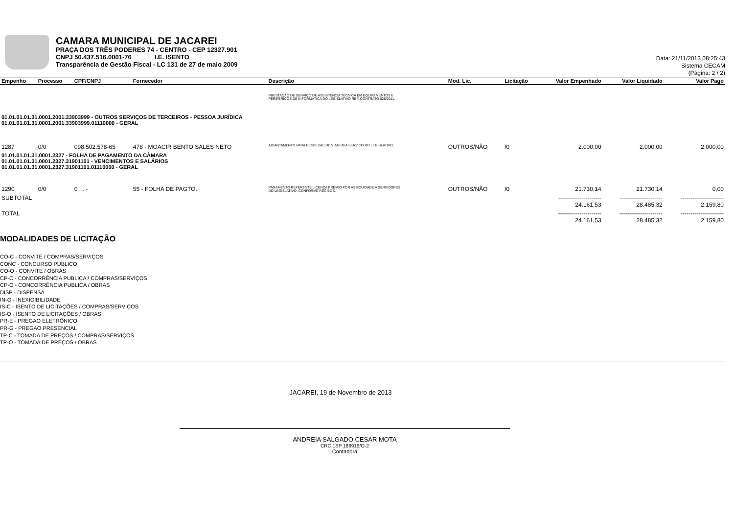CAMARA MUNICIPAL DE JACAREI
PRAÇA DOS TRÊS PODERES 74 - CENTRO - CEP 12327.901
CNPJ 50.437.516.0001-76 I.E. ISENTO
Transparência de Gestão Fiscal - LC 131 de 27 de maio 2009
Data: 21/11/2013 08:25:43
Sistema CECAM
(Página: 2 / 2)
| Empenho | Processo | CPF/CNPJ | Fornecedor | Descrição | Mod. Lic. | Licitação | Valor Empenhado | Valor Liquidado | Valor Pago |
| --- | --- | --- | --- | --- | --- | --- | --- | --- | --- |
| | | | | PRESTAÇÃO DE SERVIÇO DE ASSISTENCIA TÉCNICA EM EQUIPAMENTOS E PERIFÉRICOS DE INFORMÁTICA DO LEGISLATIVO REF. CONTRATO 025/2011. | | | | | |
| 01.01.01.01.31.0001.2001.33903999 - OUTROS SERVIÇOS DE TERCEIROS - PESSOA JURÍDICA 01.01.01.01.31.0001.2001.33903999.01110000 - GERAL | | | | | | | | | |
| 1287 | 0/0 | 098.502.578-65 | 478 - MOACIR BENTO SALES NETO | ADIANTAMENTO PARA DESPESAS DE VIAGEM A SERVIÇO DO LEGISLATIVO. | OUTROS/NÃO | /0 | 2.000,00 | 2.000,00 | 2.000,00 |
| 01.01.01.01.31.0001.2327 - FOLHA DE PAGAMENTO DA CÂMARA 01.01.01.01.31.0001.2327.31901101 - VENCIMENTOS E SALÁRIOS 01.01.01.01.31.0001.2327.31901101.01110000 - GERAL | | | | | | | | | |
| 1290 | 0/0 | 0 . . - | 55 - FOLHA DE PAGTO. | PAGAMENTO REFERENTE LICENÇA PRÊMIO POR ASSIDUIDADE A SERVIDORES DO LEGISLATIVO, CONFORME RECIBOS. | OUTROS/NÃO | /0 | 21.730,14 | 21.730,14 | 0,00 |
| SUBTOTAL | | | | | | | ---------------------- 24.161,53 | ---------------------- 28.485,32 | ---------------------- 2.159,80 |
| TOTAL | | | | | | | ---------------------- 24.161,53 | ---------------------- 28.485,32 | ---------------------- 2.159,80 |
MODALIDADES DE LICITAÇÃO
CO-C - CONVITE / COMPRAS/SERVIÇOS
CONC - CONCURSO PÚBLICO
CO-O - CONVITE / OBRAS
CP-C - CONCORRÊNCIA PUBLICA / COMPRAS/SERVIÇOS
CP-O - CONCORRÊNCIA PUBLICA / OBRAS
DISP - DISPENSA
IN-G - INEXIGIBILIDADE
IS-C - ISENTO DE LICITAÇÕES / COMPRAS/SERVIÇOS
IS-O - ISENTO DE LICITAÇÕES / OBRAS
PR-E - PREGAO ELETRÔNICO
PR-G - PREGAO PRESENCIAL
TP-C - TOMADA DE PREÇOS / COMPRAS/SERVIÇOS
TP-O - TOMADA DE PREÇOS / OBRAS
JACAREI, 19 de Novembro de 2013
ANDREIA SALGADO CESAR MOTA
CRC 1SP 186916/O-2
Contadora